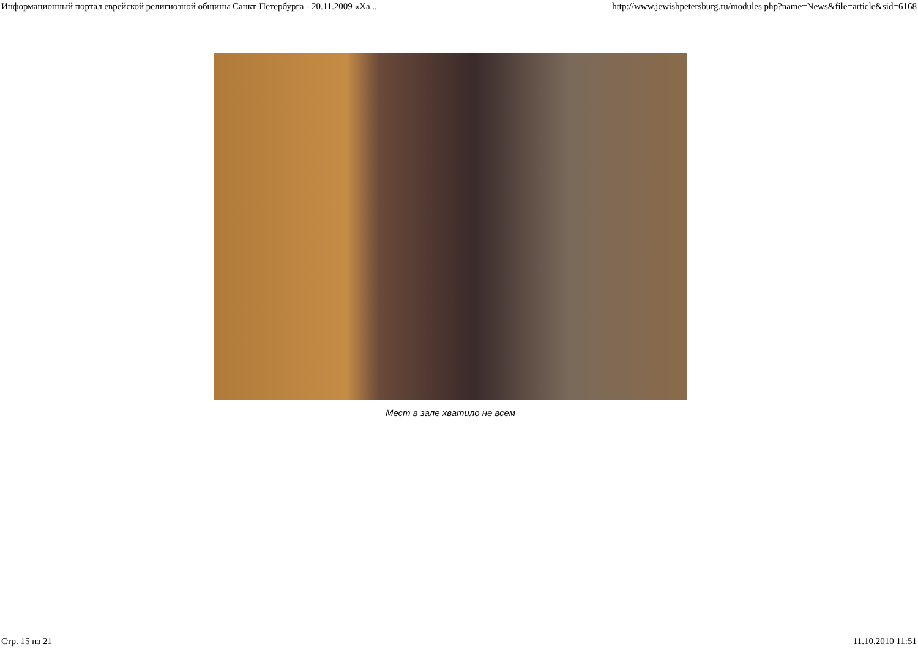Информационный портал еврейской религиозной общины Санкт-Петербурга - 20.11.2009 «Ха... http://www.jewishpetersburg.ru/modules.php?name=News&file=article&sid=6168
Мест в зале хватило не всем
Стр. 15 из 21 11.10.2010 11:51